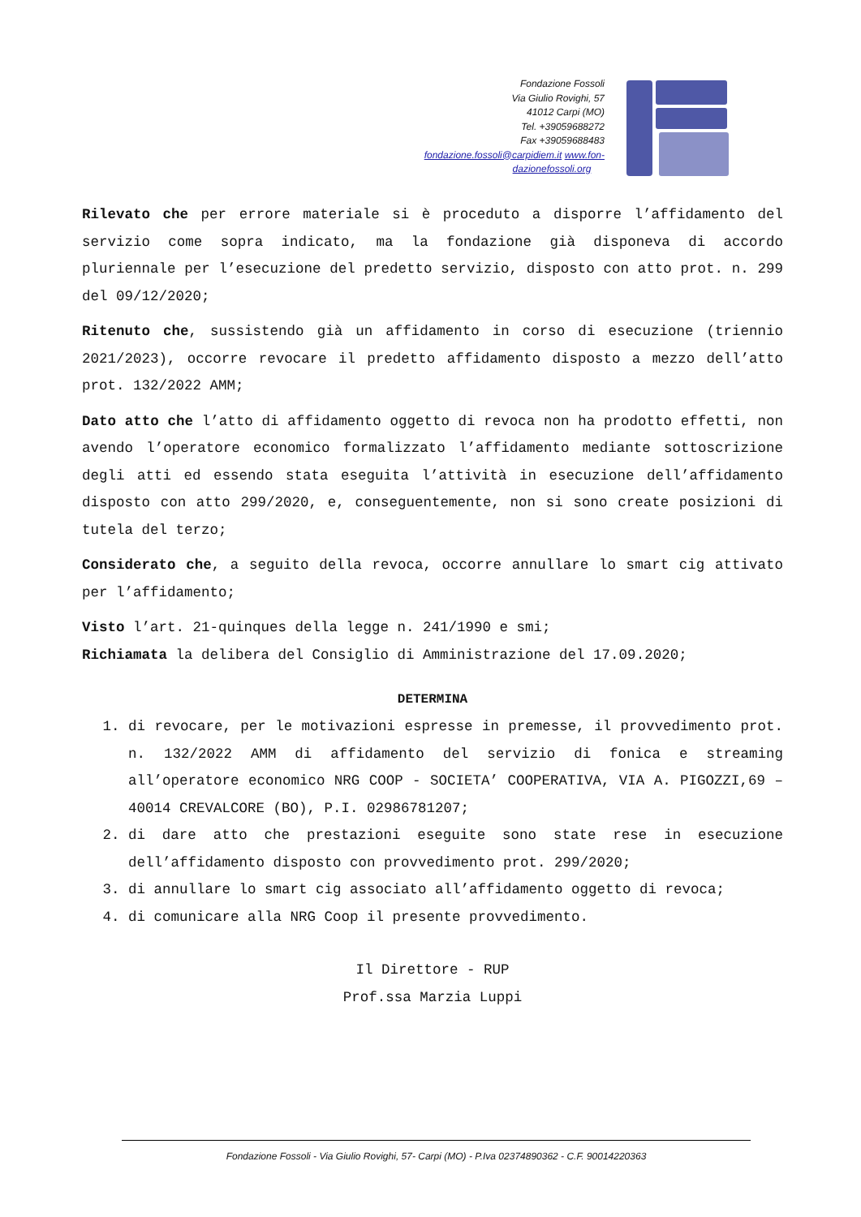Fondazione Fossoli
Via Giulio Rovighi, 57
41012 Carpi (MO)
Tel. +39059688272
Fax +39059688483
fondazione.fossoli@carpidiem.it www.fon-
dazionefossoli.org
Rilevato che per errore materiale si è proceduto a disporre l’affidamento del servizio come sopra indicato, ma la fondazione già disponeva di accordo pluriennale per l’esecuzione del predetto servizio, disposto con atto prot. n. 299 del 09/12/2020;
Ritenuto che, sussistendo già un affidamento in corso di esecuzione (triennio 2021/2023), occorre revocare il predetto affidamento disposto a mezzo dell’atto prot. 132/2022 AMM;
Dato atto che l’atto di affidamento oggetto di revoca non ha prodotto effetti, non avendo l’operatore economico formalizzato l’affidamento mediante sottoscrizione degli atti ed essendo stata eseguita l’attività in esecuzione dell’affidamento disposto con atto 299/2020, e, conseguentemente, non si sono create posizioni di tutela del terzo;
Considerato che, a seguito della revoca, occorre annullare lo smart cig attivato per l’affidamento;
Visto l’art. 21-quinques della legge n. 241/1990 e smi;
Richiamata la delibera del Consiglio di Amministrazione del 17.09.2020;
DETERMINA
1. di revocare, per le motivazioni espresse in premesse, il provvedimento prot. n. 132/2022 AMM di affidamento del servizio di fonica e streaming all’operatore economico NRG COOP - SOCIETA’ COOPERATIVA, VIA A. PIGOZZI,69 – 40014 CREVALCORE (BO), P.I. 02986781207;
2. di dare atto che prestazioni eseguite sono state rese in esecuzione dell’affidamento disposto con provvedimento prot. 299/2020;
3. di annullare lo smart cig associato all’affidamento oggetto di revoca;
4. di comunicare alla NRG Coop il presente provvedimento.
Il Direttore - RUP
Prof.ssa Marzia Luppi
Fondazione Fossoli - Via Giulio Rovighi, 57- Carpi (MO) - P.Iva 02374890362 - C.F. 90014220363